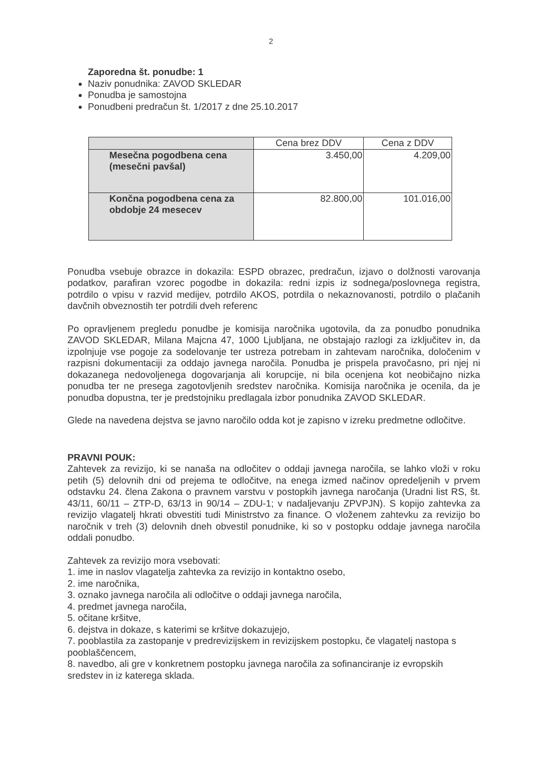2
Zaporedna št. ponudbe: 1
Naziv ponudnika: ZAVOD SKLEDAR
Ponudba je samostojna
Ponudbeni predračun št. 1/2017 z dne 25.10.2017
| | Cena brez DDV | Cena z DDV |
| Mesečna pogodbena cena (mesečni pavšal) | 3.450,00 | 4.209,00 |
| Končna pogodbena cena za obdobje 24 mesecev | 82.800,00 | 101.016,00 |
Ponudba vsebuje obrazce in dokazila: ESPD obrazec, predračun, izjavo o dolžnosti varovanja podatkov, parafiran vzorec pogodbe in dokazila: redni izpis iz sodnega/poslovnega registra, potrdilo o vpisu v razvid medijev, potrdilo AKOS, potrdila o nekaznovanosti, potrdilo o plačanih davčnih obveznostih ter potrdili dveh referenc
Po opravljenem pregledu ponudbe je komisija naročnika ugotovila, da za ponudbo ponudnika ZAVOD SKLEDAR, Milana Majcna 47, 1000 Ljubljana, ne obstajajo razlogi za izključitev in, da izpolnjuje vse pogoje za sodelovanje ter ustreza potrebam in zahtevam naročnika, določenim v razpisni dokumentaciji za oddajo javnega naročila. Ponudba je prispela pravočasno, pri njej ni dokazanega nedovoljenega dogovarjanja ali korupcije, ni bila ocenjena kot neobičajno nizka ponudba ter ne presega zagotovljenih sredstev naročnika. Komisija naročnika je ocenila, da je ponudba dopustna, ter je predstojniku predlagala izbor ponudnika ZAVOD SKLEDAR.
Glede na navedena dejstva se javno naročilo odda kot je zapisno v izreku predmetne odločitve.
PRAVNI POUK:
Zahtevek za revizijo, ki se nanaša na odločitev o oddaji javnega naročila, se lahko vloži v roku petih (5) delovnih dni od prejema te odločitve, na enega izmed načinov opredeljenih v prvem odstavku 24. člena Zakona o pravnem varstvu v postopkih javnega naročanja (Uradni list RS, št. 43/11, 60/11 – ZTP-D, 63/13 in 90/14 – ZDU-1; v nadaljevanju ZPVPJN). S kopijo zahtevka za revizijo vlagatelj hkrati obvestiti tudi Ministrstvo za finance. O vloženem zahtevku za revizijo bo naročnik v treh (3) delovnih dneh obvestil ponudnike, ki so v postopku oddaje javnega naročila oddali ponudbo.
Zahtevek za revizijo mora vsebovati:
1. ime in naslov vlagatelja zahtevka za revizijo in kontaktno osebo,
2. ime naročnika,
3. oznako javnega naročila ali odločitve o oddaji javnega naročila,
4. predmet javnega naročila,
5. očitane kršitve,
6. dejstva in dokaze, s katerimi se kršitve dokazujejo,
7. pooblastila za zastopanje v predrevizijskem in revizijskem postopku, če vlagatelj nastopa s pooblaščencem,
8. navedbo, ali gre v konkretnem postopku javnega naročila za sofinanciranje iz evropskih sredstev in iz katerega sklada.